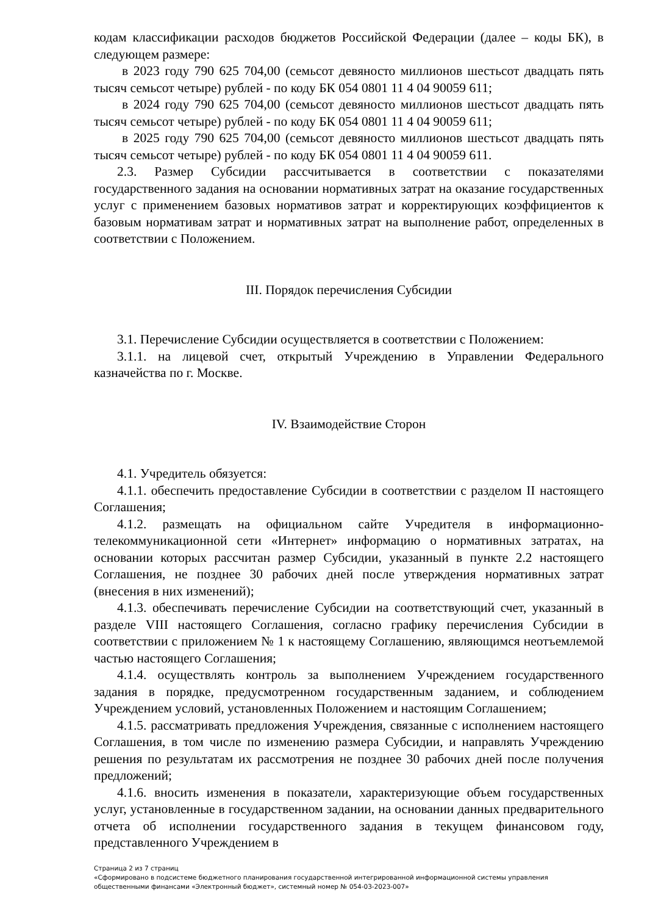кодам классификации расходов бюджетов Российской Федерации (далее – коды БК), в следующем размере:
в 2023 году 790 625 704,00 (семьсот девяносто миллионов шестьсот двадцать пять тысяч семьсот четыре) рублей - по коду БК 054 0801 11 4 04 90059 611;
в 2024 году 790 625 704,00 (семьсот девяносто миллионов шестьсот двадцать пять тысяч семьсот четыре) рублей - по коду БК 054 0801 11 4 04 90059 611;
в 2025 году 790 625 704,00 (семьсот девяносто миллионов шестьсот двадцать пять тысяч семьсот четыре) рублей - по коду БК 054 0801 11 4 04 90059 611.
2.3. Размер Субсидии рассчитывается в соответствии с показателями государственного задания на основании нормативных затрат на оказание государственных услуг с применением базовых нормативов затрат и корректирующих коэффициентов к базовым нормативам затрат и нормативных затрат на выполнение работ, определенных в соответствии с Положением.
III. Порядок перечисления Субсидии
3.1. Перечисление Субсидии осуществляется в соответствии с Положением:
3.1.1. на лицевой счет, открытый Учреждению в Управлении Федерального казначейства по г. Москве.
IV. Взаимодействие Сторон
4.1. Учредитель обязуется:
4.1.1. обеспечить предоставление Субсидии в соответствии с разделом II настоящего Соглашения;
4.1.2. размещать на официальном сайте Учредителя в информационно-телекоммуникационной сети «Интернет» информацию о нормативных затратах, на основании которых рассчитан размер Субсидии, указанный в пункте 2.2 настоящего Соглашения, не позднее 30 рабочих дней после утверждения нормативных затрат (внесения в них изменений);
4.1.3. обеспечивать перечисление Субсидии на соответствующий счет, указанный в разделе VIII настоящего Соглашения, согласно графику перечисления Субсидии в соответствии с приложением № 1 к настоящему Соглашению, являющимся неотъемлемой частью настоящего Соглашения;
4.1.4. осуществлять контроль за выполнением Учреждением государственного задания в порядке, предусмотренном государственным заданием, и соблюдением Учреждением условий, установленных Положением и настоящим Соглашением;
4.1.5. рассматривать предложения Учреждения, связанные с исполнением настоящего Соглашения, в том числе по изменению размера Субсидии, и направлять Учреждению решения по результатам их рассмотрения не позднее 30 рабочих дней после получения предложений;
4.1.6. вносить изменения в показатели, характеризующие объем государственных услуг, установленные в государственном задании, на основании данных предварительного отчета об исполнении государственного задания в текущем финансовом году, представленного Учреждением в
Страница 2 из 7 страниц
«Сформировано в подсистеме бюджетного планирования государственной интегрированной информационной системы управления общественными финансами «Электронный бюджет», системный номер № 054-03-2023-007»